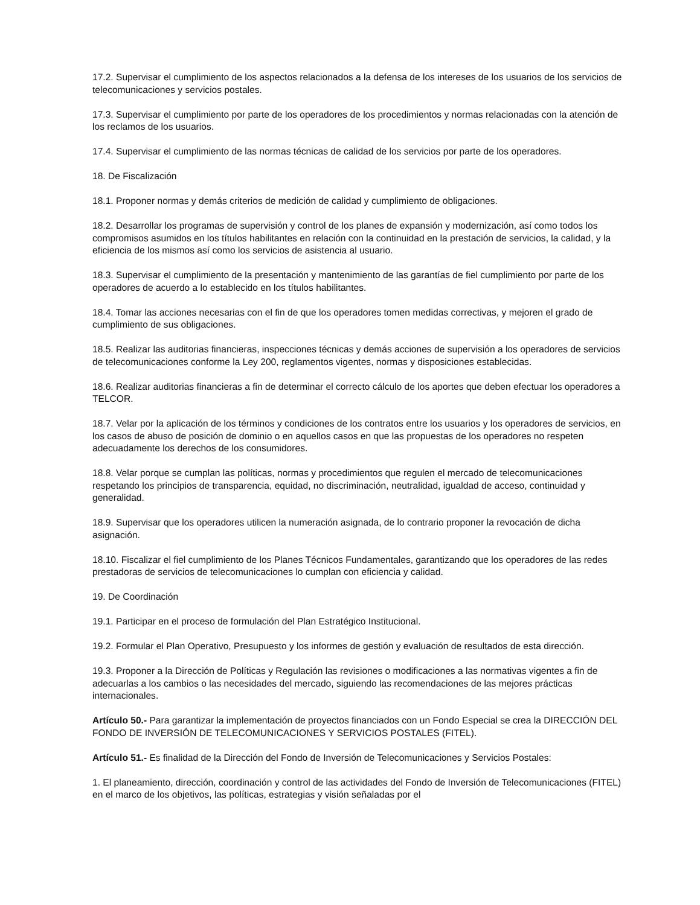17.2. Supervisar el cumplimiento de los aspectos relacionados a la defensa de los intereses de los usuarios de los servicios de telecomunicaciones y servicios postales.
17.3. Supervisar el cumplimiento por parte de los operadores de los procedimientos y normas relacionadas con la atención de los reclamos de los usuarios.
17.4. Supervisar el cumplimiento de las normas técnicas de calidad de los servicios por parte de los operadores.
18. De Fiscalización
18.1. Proponer normas y demás criterios de medición de calidad y cumplimiento de obligaciones.
18.2. Desarrollar los programas de supervisión y control de los planes de expansión y modernización, así como todos los compromisos asumidos en los títulos habilitantes en relación con la continuidad en la prestación de servicios, la calidad, y la eficiencia de los mismos así como los servicios de asistencia al usuario.
18.3. Supervisar el cumplimiento de la presentación y mantenimiento de las garantías de fiel cumplimiento por parte de los operadores de acuerdo a lo establecido en los títulos habilitantes.
18.4. Tomar las acciones necesarias con el fin de que los operadores tomen medidas correctivas, y mejoren el grado de cumplimiento de sus obligaciones.
18.5. Realizar las auditorias financieras, inspecciones técnicas y demás acciones de supervisión a los operadores de servicios de telecomunicaciones conforme la Ley 200, reglamentos vigentes, normas y disposiciones establecidas.
18.6. Realizar auditorias financieras a fin de determinar el correcto cálculo de los aportes que deben efectuar los operadores a TELCOR.
18.7. Velar por la aplicación de los términos y condiciones de los contratos entre los usuarios y los operadores de servicios, en los casos de abuso de posición de dominio o en aquellos casos en que las propuestas de los operadores no respeten adecuadamente los derechos de los consumidores.
18.8. Velar porque se cumplan las políticas, normas y procedimientos que regulen el mercado de telecomunicaciones respetando los principios de transparencia, equidad, no discriminación, neutralidad, igualdad de acceso, continuidad y generalidad.
18.9. Supervisar que los operadores utilicen la numeración asignada, de lo contrario proponer la revocación de dicha asignación.
18.10. Fiscalizar el fiel cumplimiento de los Planes Técnicos Fundamentales, garantizando que los operadores de las redes prestadoras de servicios de telecomunicaciones lo cumplan con eficiencia y calidad.
19. De Coordinación
19.1. Participar en el proceso de formulación del Plan Estratégico Institucional.
19.2. Formular el Plan Operativo, Presupuesto y los informes de gestión y evaluación de resultados de esta dirección.
19.3. Proponer a la Dirección de Políticas y Regulación las revisiones o modificaciones a las normativas vigentes a fin de adecuarlas a los cambios o las necesidades del mercado, siguiendo las recomendaciones de las mejores prácticas internacionales.
Artículo 50.- Para garantizar la implementación de proyectos financiados con un Fondo Especial se crea la DIRECCIÓN DEL FONDO DE INVERSIÓN DE TELECOMUNICACIONES Y SERVICIOS POSTALES (FITEL).
Artículo 51.- Es finalidad de la Dirección del Fondo de Inversión de Telecomunicaciones y Servicios Postales:
1. El planeamiento, dirección, coordinación y control de las actividades del Fondo de Inversión de Telecomunicaciones (FITEL) en el marco de los objetivos, las políticas, estrategias y visión señaladas por el